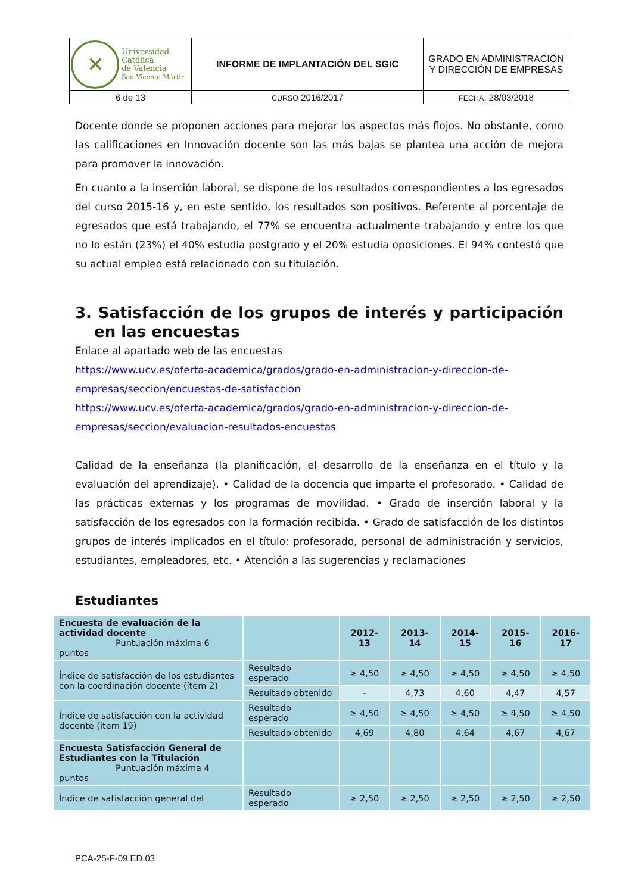| ✕ Universidad Católica de Valencia San Vicente Mártir | INFORME DE IMPLANTACIÓN DEL SGIC | GRADO EN ADMINISTRACIÓN Y DIRECCIÓN DE EMPRESAS |
| 6 de 13 | CURSO 2016/2017 | FECHA : 28/03/2018 |
Docente donde se proponen acciones para mejorar los aspectos más flojos. No obstante, como las calificaciones en Innovación docente son las más bajas se plantea una acción de mejora para promover la innovación.
En cuanto a la inserción laboral, se dispone de los resultados correspondientes a los egresados del curso 2015-16 y, en este sentido, los resultados son positivos. Referente al porcentaje de egresados que está trabajando, el 77% se encuentra actualmente trabajando y entre los que no lo están (23%) el 40% estudia postgrado y el 20% estudia oposiciones. El 94% contestó que su actual empleo está relacionado con su titulación.
3. Satisfacción de los grupos de interés y participación en las encuestas
Enlace al apartado web de las encuestas
https://www.ucv.es/oferta-academica/grados/grado-en-administracion-y-direccion-de-empresas/seccion/encuestas-de-satisfaccion
https://www.ucv.es/oferta-academica/grados/grado-en-administracion-y-direccion-de-empresas/seccion/evaluacion-resultados-encuestas
Calidad de la enseñanza (la planificación, el desarrollo de la enseñanza en el título y la evaluación del aprendizaje). • Calidad de la docencia que imparte el profesorado. • Calidad de las prácticas externas y los programas de movilidad. • Grado de inserción laboral y la satisfacción de los egresados con la formación recibida. • Grado de satisfacción de los distintos grupos de interés implicados en el título: profesorado, personal de administración y servicios, estudiantes, empleadores, etc. • Atención a las sugerencias y reclamaciones
Estudiantes
| Encuesta de evaluación de la actividad docente Puntuación máxima 6 puntos | | 2012-13 | 2013-14 | 2014-15 | 2015-16 | 2016-17 |
| Índice de satisfacción de los estudiantes con la coordinación docente (ítem 2) | Resultado esperado | ≥ 4,50 | ≥ 4,50 | ≥ 4,50 | ≥ 4,50 | ≥ 4,50 |
| | Resultado obtenido | - | 4,73 | 4,60 | 4,47 | 4,57 |
| Índice de satisfacción con la actividad docente (ítem 19) | Resultado esperado | ≥ 4,50 | ≥ 4,50 | ≥ 4,50 | ≥ 4,50 | ≥ 4,50 |
| | Resultado obtenido | 4,69 | 4,80 | 4,64 | 4,67 | 4,67 |
| Encuesta Satisfacción General de Estudiantes con la Titulación Puntuación máxima 4 puntos | | | | | | |
| Índice de satisfacción general del | Resultado esperado | ≥ 2,50 | ≥ 2,50 | ≥ 2,50 | ≥ 2,50 | ≥ 2,50 |
PCA-25-F-09 ED.03